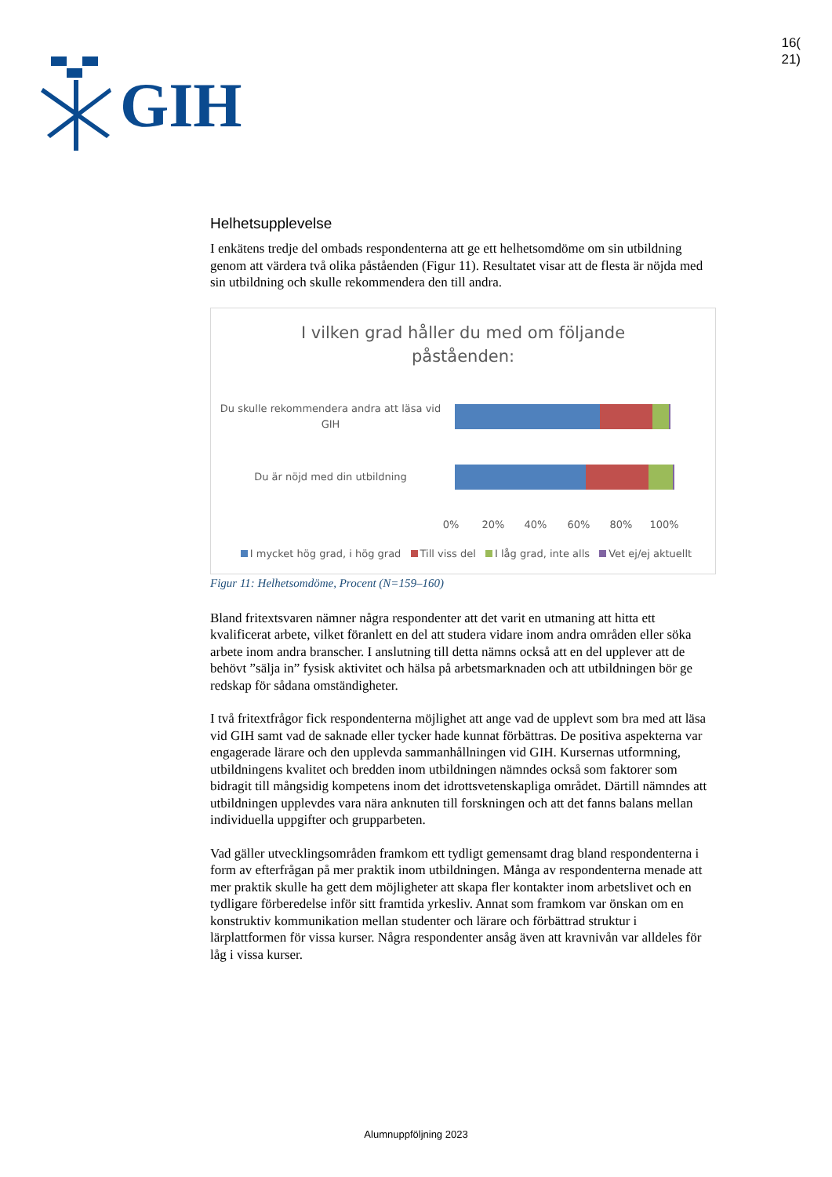GIH
16(
21)
Helhetsupplevelse
I enkätens tredje del ombads respondenterna att ge ett helhetsomdöme om sin utbildning genom att värdera två olika påståenden (Figur 11). Resultatet visar att de flesta är nöjda med sin utbildning och skulle rekommendera den till andra.
I vilken grad håller du med om följande
påståenden:
Du skulle rekommendera andra att läsa vid GIH
Du är nöjd med din utbildning
0% 20% 40% 60% 80% 100%
I mycket hög grad, i hög grad Till viss del I låg grad, inte alls Vet ej/ej aktuellt
Figur 11: Helhetsomdöme, Procent (N=159–160)
Bland fritextsvaren nämner några respondenter att det varit en utmaning att hitta ett kvalificerat arbete, vilket föranlett en del att studera vidare inom andra områden eller söka arbete inom andra branscher. I anslutning till detta nämns också att en del upplever att de behövt ”sälja in” fysisk aktivitet och hälsa på arbetsmarknaden och att utbildningen bör ge redskap för sådana omständigheter.
I två fritextfrågor fick respondenterna möjlighet att ange vad de upplevt som bra med att läsa vid GIH samt vad de saknade eller tycker hade kunnat förbättras. De positiva aspekterna var engagerade lärare och den upplevda sammanhållningen vid GIH. Kursernas utformning, utbildningens kvalitet och bredden inom utbildningen nämndes också som faktorer som bidragit till mångsidig kompetens inom det idrottsvetenskapliga området. Därtill nämndes att utbildningen upplevdes vara nära anknuten till forskningen och att det fanns balans mellan individuella uppgifter och grupparbeten.
Vad gäller utvecklingsområden framkom ett tydligt gemensamt drag bland respondenterna i form av efterfrågan på mer praktik inom utbildningen. Många av respondenterna menade att mer praktik skulle ha gett dem möjligheter att skapa fler kontakter inom arbetslivet och en tydligare förberedelse inför sitt framtida yrkesliv. Annat som framkom var önskan om en konstruktiv kommunikation mellan studenter och lärare och förbättrad struktur i lärplattformen för vissa kurser. Några respondenter ansåg även att kravnivån var alldeles för låg i vissa kurser.
Alumnuppföljning 2023